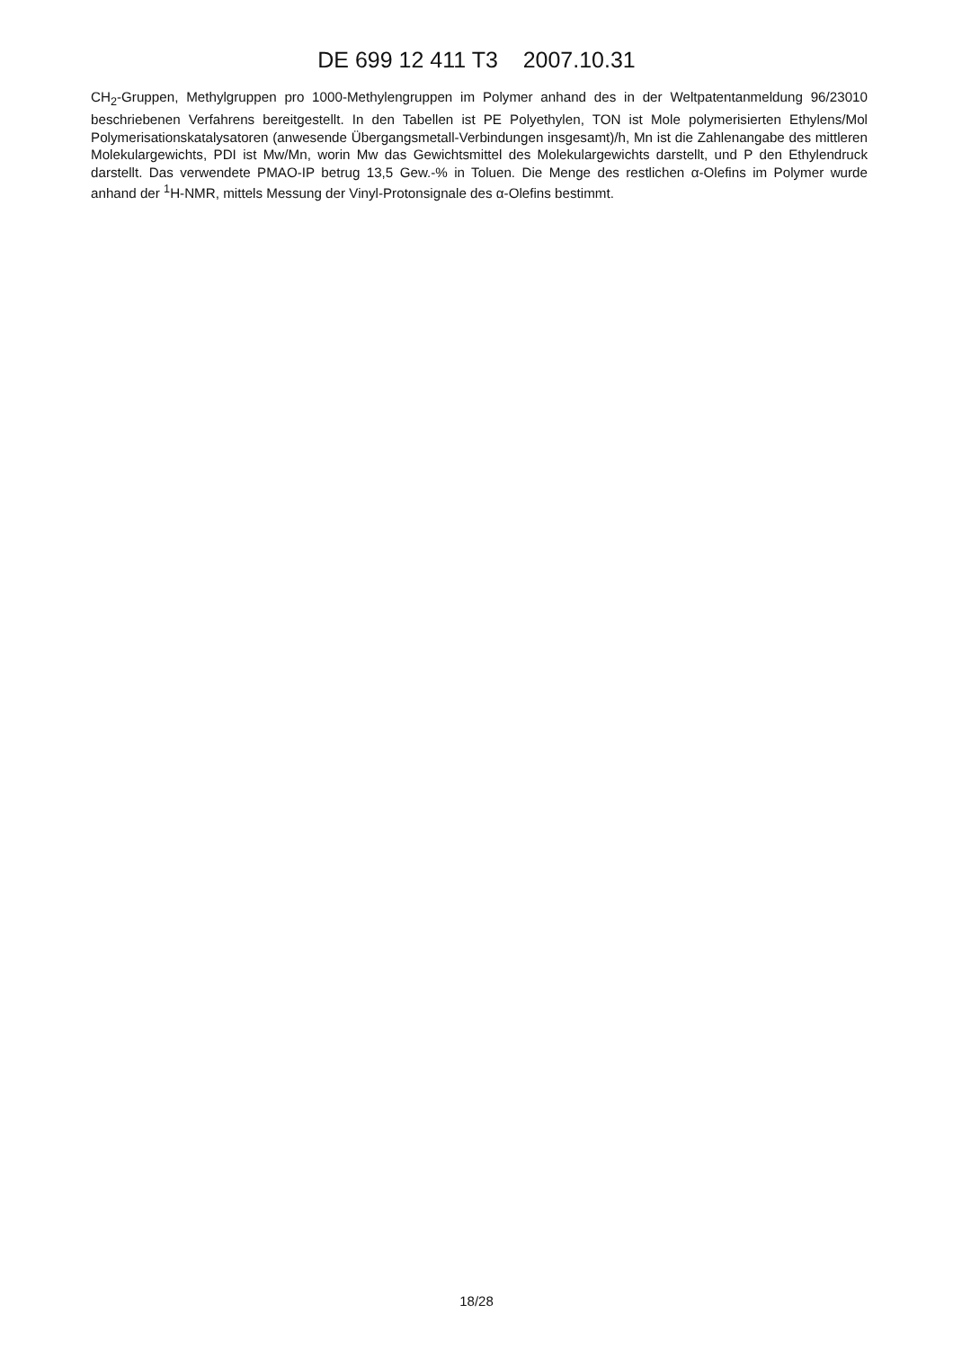DE 699 12 411 T3 2007.10.31
CH<sub>2</sub>-Gruppen, Methylgruppen pro 1000-Methylengruppen im Polymer anhand des in der Weltpatentanmeldung 96/23010 beschriebenen Verfahrens bereitgestellt. In den Tabellen ist PE Polyethylen, TON ist Mole polymerisierten Ethylens/Mol Polymerisationskatalysatoren (anwesende Übergangsmetall-Verbindungen insgesamt)/h, Mn ist die Zahlenangabe des mittleren Molekulargewichts, PDI ist Mw/Mn, worin Mw das Gewichtsmittel des Molekulargewichts darstellt, und P den Ethylendruck darstellt. Das verwendete PMAO-IP betrug 13,5 Gew.-% in Toluen. Die Menge des restlichen α-Olefins im Polymer wurde anhand der <sup>1</sup>H-NMR, mittels Messung der Vinyl-Protonsignale des α-Olefins bestimmt.
18/28